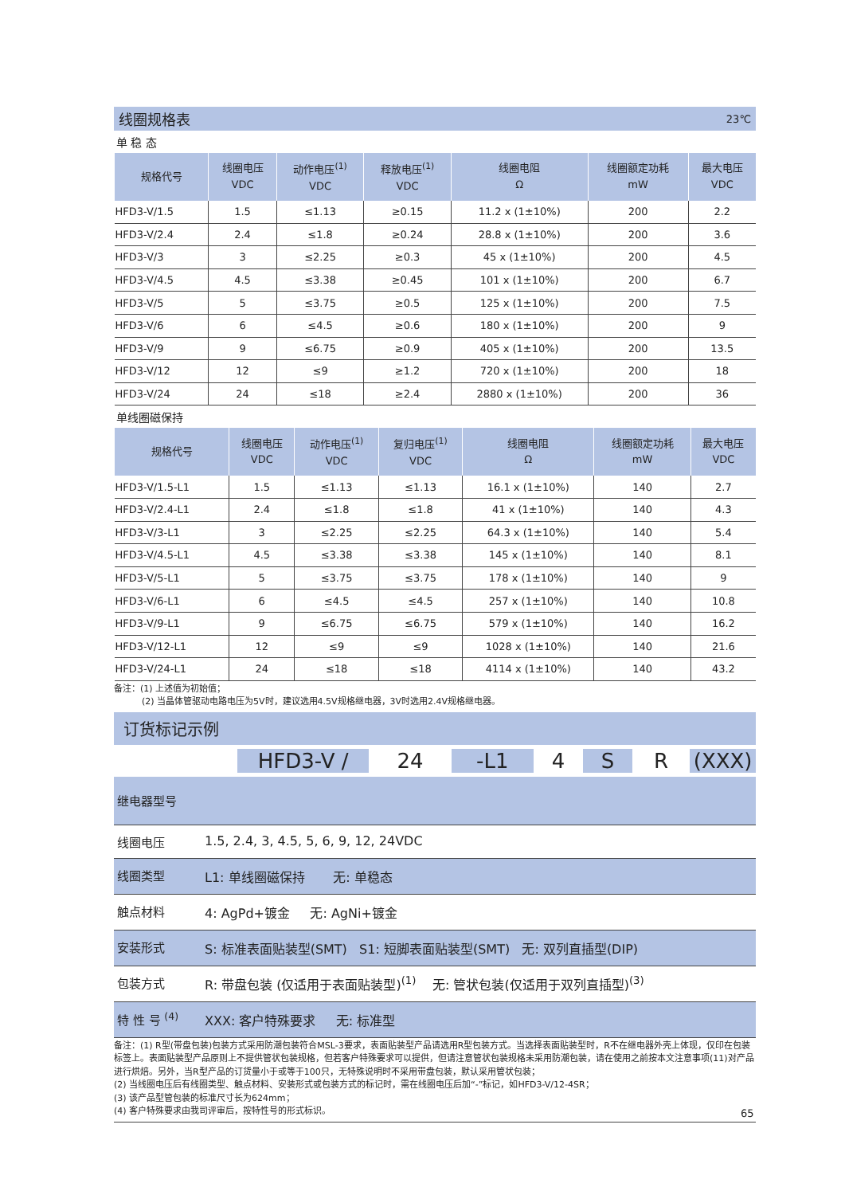线圈规格表 23℃
单 稳 态
| 规格代号 | 线圈电压 VDC | 动作电压<sup>(1)</sup> VDC | 释放电压<sup>(1)</sup> VDC | 线圈电阻 Ω | 线圈额定功耗 mW | 最大电压 VDC |
| --- | --- | --- | --- | --- | --- | --- |
| HFD3-V/1.5 | 1.5 | ≤1.13 | ≥0.15 | 11.2 x (1±10%) | 200 | 2.2 |
| HFD3-V/2.4 | 2.4 | ≤1.8 | ≥0.24 | 28.8 x (1±10%) | 200 | 3.6 |
| HFD3-V/3 | 3 | ≤2.25 | ≥0.3 | 45 x (1±10%) | 200 | 4.5 |
| HFD3-V/4.5 | 4.5 | ≤3.38 | ≥0.45 | 101 x (1±10%) | 200 | 6.7 |
| HFD3-V/5 | 5 | ≤3.75 | ≥0.5 | 125 x (1±10%) | 200 | 7.5 |
| HFD3-V/6 | 6 | ≤4.5 | ≥0.6 | 180 x (1±10%) | 200 | 9 |
| HFD3-V/9 | 9 | ≤6.75 | ≥0.9 | 405 x (1±10%) | 200 | 13.5 |
| HFD3-V/12 | 12 | ≤9 | ≥1.2 | 720 x (1±10%) | 200 | 18 |
| HFD3-V/24 | 24 | ≤18 | ≥2.4 | 2880 x (1±10%) | 200 | 36 |
单线圈磁保持
| 规格代号 | 线圈电压 VDC | 动作电压<sup>(1)</sup> VDC | 复归电压<sup>(1)</sup> VDC | 线圈电阻 Ω | 线圈额定功耗 mW | 最大电压 VDC |
| --- | --- | --- | --- | --- | --- | --- |
| HFD3-V/1.5-L1 | 1.5 | ≤1.13 | ≤1.13 | 16.1 x (1±10%) | 140 | 2.7 |
| HFD3-V/2.4-L1 | 2.4 | ≤1.8 | ≤1.8 | 41 x (1±10%) | 140 | 4.3 |
| HFD3-V/3-L1 | 3 | ≤2.25 | ≤2.25 | 64.3 x (1±10%) | 140 | 5.4 |
| HFD3-V/4.5-L1 | 4.5 | ≤3.38 | ≤3.38 | 145 x (1±10%) | 140 | 8.1 |
| HFD3-V/5-L1 | 5 | ≤3.75 | ≤3.75 | 178 x (1±10%) | 140 | 9 |
| HFD3-V/6-L1 | 6 | ≤4.5 | ≤4.5 | 257 x (1±10%) | 140 | 10.8 |
| HFD3-V/9-L1 | 9 | ≤6.75 | ≤6.75 | 579 x (1±10%) | 140 | 16.2 |
| HFD3-V/12-L1 | 12 | ≤9 | ≤9 | 1028 x (1±10%) | 140 | 21.6 |
| HFD3-V/24-L1 | 24 | ≤18 | ≤18 | 4114 x (1±10%) | 140 | 43.2 |
备注：(1) 上述值为初始值；
(2) 当晶体管驱动电路电压为5V时，建议选用4.5V规格继电器，3V时选用2.4V规格继电器。
订货标记示例
HFD3-V / 24 -L1 4 S R (XXX)
继电器型号
线圈电压 1.5, 2.4, 3, 4.5, 5, 6, 9, 12, 24VDC
线圈类型 L1: 单线圈磁保持 无: 单稳态
触点材料 4: AgPd+镀金 无: AgNi+镀金
安装形式 S: 标准表面贴装型(SMT) S1: 短脚表面贴装型(SMT) 无: 双列直插型(DIP)
包装方式 R: 带盘包装 (仅适用于表面贴装型)<sup>(1)</sup> 无: 管状包装(仅适用于双列直插型)<sup>(3)</sup>
特 性 号 <sup>(4)</sup> XXX: 客户特殊要求 无: 标准型
备注：(1) R型(带盘包装)包装方式采用防潮包装符合MSL-3要求，表面贴装型产品请选用R型包装方式。当选择表面贴装型时，R不在继电器外壳上体现，仅印在包装标签上。表面贴装型产品原则上不提供管状包装规格，但若客户特殊要求可以提供，但请注意管状包装规格未采用防潮包装，请在使用之前按本文注意事项(11)对产品进行烘焙。另外，当R型产品的订货量小于或等于100只，无特殊说明时不采用带盘包装，默认采用管状包装；
(2) 当线圈电压后有线圈类型、触点材料、安装形式或包装方式的标记时，需在线圈电压后加“-”标记，如HFD3-V/12-4SR；
(3) 该产品型管包装的标准尺寸长为624mm；
(4) 客户特殊要求由我司评审后，按特性号的形式标识。
65